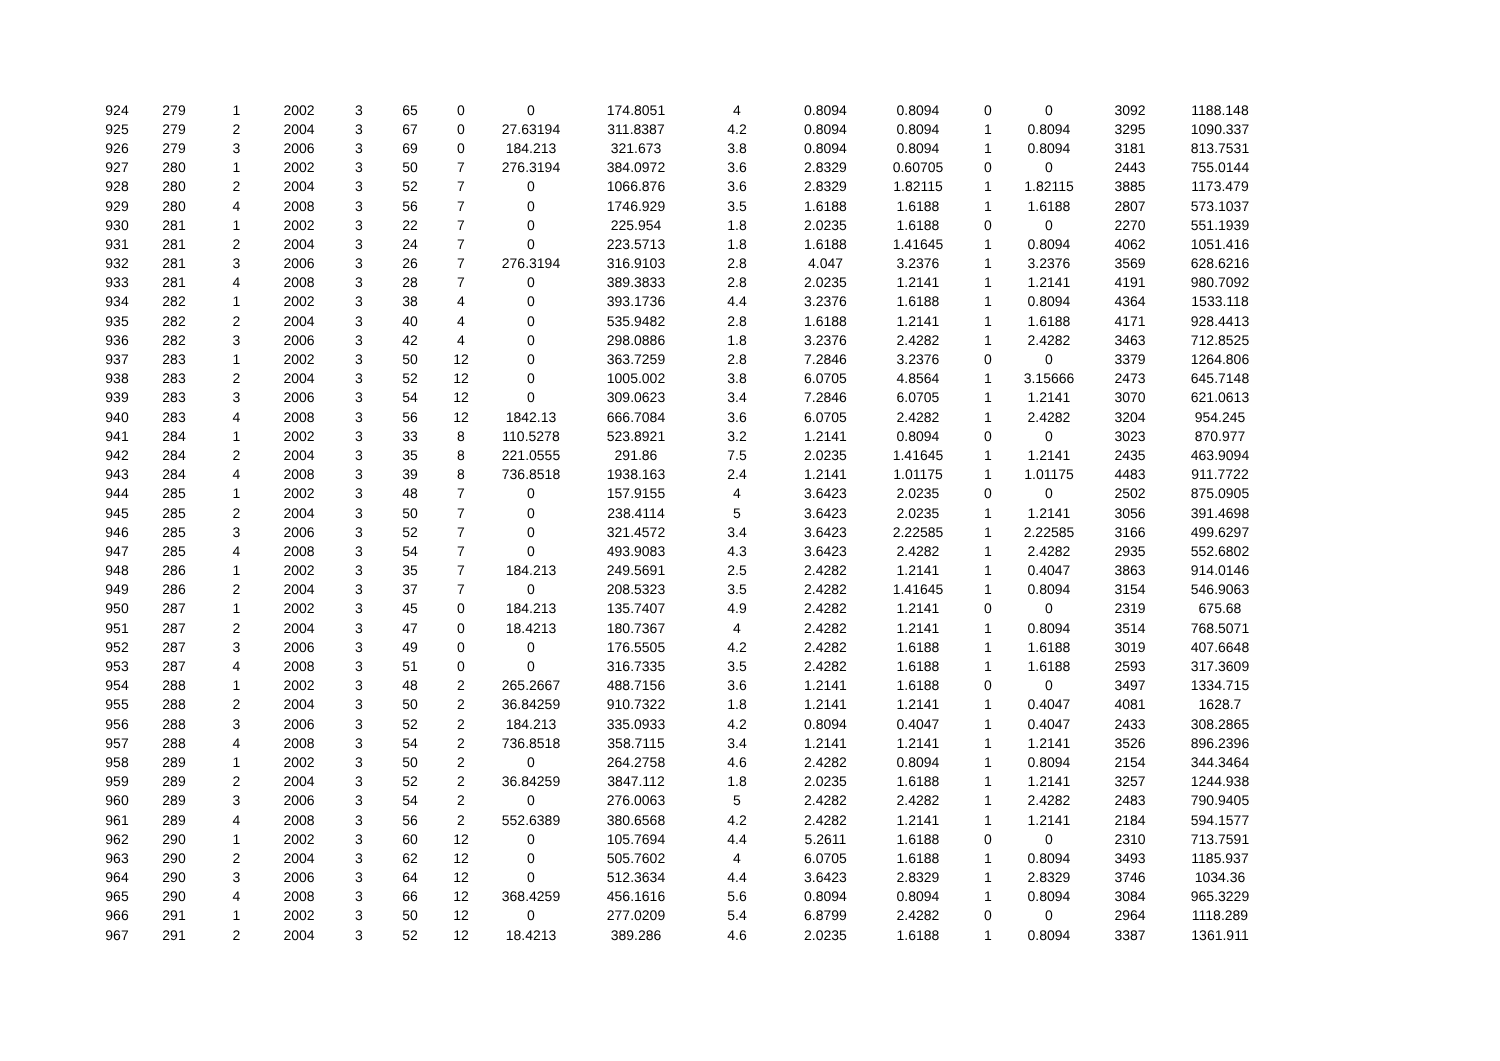| 924 | 279 | 1 | 2002 | 3 | 65 | 0 | 0 | 174.8051 | 4 | 0.8094 | 0.8094 | 0 | 0 | 3092 | 1188.148 |
| 925 | 279 | 2 | 2004 | 3 | 67 | 0 | 27.63194 | 311.8387 | 4.2 | 0.8094 | 0.8094 | 1 | 0.8094 | 3295 | 1090.337 |
| 926 | 279 | 3 | 2006 | 3 | 69 | 0 | 184.213 | 321.673 | 3.8 | 0.8094 | 0.8094 | 1 | 0.8094 | 3181 | 813.7531 |
| 927 | 280 | 1 | 2002 | 3 | 50 | 7 | 276.3194 | 384.0972 | 3.6 | 2.8329 | 0.60705 | 0 | 0 | 2443 | 755.0144 |
| 928 | 280 | 2 | 2004 | 3 | 52 | 7 | 0 | 1066.876 | 3.6 | 2.8329 | 1.82115 | 1 | 1.82115 | 3885 | 1173.479 |
| 929 | 280 | 4 | 2008 | 3 | 56 | 7 | 0 | 1746.929 | 3.5 | 1.6188 | 1.6188 | 1 | 1.6188 | 2807 | 573.1037 |
| 930 | 281 | 1 | 2002 | 3 | 22 | 7 | 0 | 225.954 | 1.8 | 2.0235 | 1.6188 | 0 | 0 | 2270 | 551.1939 |
| 931 | 281 | 2 | 2004 | 3 | 24 | 7 | 0 | 223.5713 | 1.8 | 1.6188 | 1.41645 | 1 | 0.8094 | 4062 | 1051.416 |
| 932 | 281 | 3 | 2006 | 3 | 26 | 7 | 276.3194 | 316.9103 | 2.8 | 4.047 | 3.2376 | 1 | 3.2376 | 3569 | 628.6216 |
| 933 | 281 | 4 | 2008 | 3 | 28 | 7 | 0 | 389.3833 | 2.8 | 2.0235 | 1.2141 | 1 | 1.2141 | 4191 | 980.7092 |
| 934 | 282 | 1 | 2002 | 3 | 38 | 4 | 0 | 393.1736 | 4.4 | 3.2376 | 1.6188 | 1 | 0.8094 | 4364 | 1533.118 |
| 935 | 282 | 2 | 2004 | 3 | 40 | 4 | 0 | 535.9482 | 2.8 | 1.6188 | 1.2141 | 1 | 1.6188 | 4171 | 928.4413 |
| 936 | 282 | 3 | 2006 | 3 | 42 | 4 | 0 | 298.0886 | 1.8 | 3.2376 | 2.4282 | 1 | 2.4282 | 3463 | 712.8525 |
| 937 | 283 | 1 | 2002 | 3 | 50 | 12 | 0 | 363.7259 | 2.8 | 7.2846 | 3.2376 | 0 | 0 | 3379 | 1264.806 |
| 938 | 283 | 2 | 2004 | 3 | 52 | 12 | 0 | 1005.002 | 3.8 | 6.0705 | 4.8564 | 1 | 3.15666 | 2473 | 645.7148 |
| 939 | 283 | 3 | 2006 | 3 | 54 | 12 | 0 | 309.0623 | 3.4 | 7.2846 | 6.0705 | 1 | 1.2141 | 3070 | 621.0613 |
| 940 | 283 | 4 | 2008 | 3 | 56 | 12 | 1842.13 | 666.7084 | 3.6 | 6.0705 | 2.4282 | 1 | 2.4282 | 3204 | 954.245 |
| 941 | 284 | 1 | 2002 | 3 | 33 | 8 | 110.5278 | 523.8921 | 3.2 | 1.2141 | 0.8094 | 0 | 0 | 3023 | 870.977 |
| 942 | 284 | 2 | 2004 | 3 | 35 | 8 | 221.0555 | 291.86 | 7.5 | 2.0235 | 1.41645 | 1 | 1.2141 | 2435 | 463.9094 |
| 943 | 284 | 4 | 2008 | 3 | 39 | 8 | 736.8518 | 1938.163 | 2.4 | 1.2141 | 1.01175 | 1 | 1.01175 | 4483 | 911.7722 |
| 944 | 285 | 1 | 2002 | 3 | 48 | 7 | 0 | 157.9155 | 4 | 3.6423 | 2.0235 | 0 | 0 | 2502 | 875.0905 |
| 945 | 285 | 2 | 2004 | 3 | 50 | 7 | 0 | 238.4114 | 5 | 3.6423 | 2.0235 | 1 | 1.2141 | 3056 | 391.4698 |
| 946 | 285 | 3 | 2006 | 3 | 52 | 7 | 0 | 321.4572 | 3.4 | 3.6423 | 2.22585 | 1 | 2.22585 | 3166 | 499.6297 |
| 947 | 285 | 4 | 2008 | 3 | 54 | 7 | 0 | 493.9083 | 4.3 | 3.6423 | 2.4282 | 1 | 2.4282 | 2935 | 552.6802 |
| 948 | 286 | 1 | 2002 | 3 | 35 | 7 | 184.213 | 249.5691 | 2.5 | 2.4282 | 1.2141 | 1 | 0.4047 | 3863 | 914.0146 |
| 949 | 286 | 2 | 2004 | 3 | 37 | 7 | 0 | 208.5323 | 3.5 | 2.4282 | 1.41645 | 1 | 0.8094 | 3154 | 546.9063 |
| 950 | 287 | 1 | 2002 | 3 | 45 | 0 | 184.213 | 135.7407 | 4.9 | 2.4282 | 1.2141 | 0 | 0 | 2319 | 675.68 |
| 951 | 287 | 2 | 2004 | 3 | 47 | 0 | 18.4213 | 180.7367 | 4 | 2.4282 | 1.2141 | 1 | 0.8094 | 3514 | 768.5071 |
| 952 | 287 | 3 | 2006 | 3 | 49 | 0 | 0 | 176.5505 | 4.2 | 2.4282 | 1.6188 | 1 | 1.6188 | 3019 | 407.6648 |
| 953 | 287 | 4 | 2008 | 3 | 51 | 0 | 0 | 316.7335 | 3.5 | 2.4282 | 1.6188 | 1 | 1.6188 | 2593 | 317.3609 |
| 954 | 288 | 1 | 2002 | 3 | 48 | 2 | 265.2667 | 488.7156 | 3.6 | 1.2141 | 1.6188 | 0 | 0 | 3497 | 1334.715 |
| 955 | 288 | 2 | 2004 | 3 | 50 | 2 | 36.84259 | 910.7322 | 1.8 | 1.2141 | 1.2141 | 1 | 0.4047 | 4081 | 1628.7 |
| 956 | 288 | 3 | 2006 | 3 | 52 | 2 | 184.213 | 335.0933 | 4.2 | 0.8094 | 0.4047 | 1 | 0.4047 | 2433 | 308.2865 |
| 957 | 288 | 4 | 2008 | 3 | 54 | 2 | 736.8518 | 358.7115 | 3.4 | 1.2141 | 1.2141 | 1 | 1.2141 | 3526 | 896.2396 |
| 958 | 289 | 1 | 2002 | 3 | 50 | 2 | 0 | 264.2758 | 4.6 | 2.4282 | 0.8094 | 1 | 0.8094 | 2154 | 344.3464 |
| 959 | 289 | 2 | 2004 | 3 | 52 | 2 | 36.84259 | 3847.112 | 1.8 | 2.0235 | 1.6188 | 1 | 1.2141 | 3257 | 1244.938 |
| 960 | 289 | 3 | 2006 | 3 | 54 | 2 | 0 | 276.0063 | 5 | 2.4282 | 2.4282 | 1 | 2.4282 | 2483 | 790.9405 |
| 961 | 289 | 4 | 2008 | 3 | 56 | 2 | 552.6389 | 380.6568 | 4.2 | 2.4282 | 1.2141 | 1 | 1.2141 | 2184 | 594.1577 |
| 962 | 290 | 1 | 2002 | 3 | 60 | 12 | 0 | 105.7694 | 4.4 | 5.2611 | 1.6188 | 0 | 0 | 2310 | 713.7591 |
| 963 | 290 | 2 | 2004 | 3 | 62 | 12 | 0 | 505.7602 | 4 | 6.0705 | 1.6188 | 1 | 0.8094 | 3493 | 1185.937 |
| 964 | 290 | 3 | 2006 | 3 | 64 | 12 | 0 | 512.3634 | 4.4 | 3.6423 | 2.8329 | 1 | 2.8329 | 3746 | 1034.36 |
| 965 | 290 | 4 | 2008 | 3 | 66 | 12 | 368.4259 | 456.1616 | 5.6 | 0.8094 | 0.8094 | 1 | 0.8094 | 3084 | 965.3229 |
| 966 | 291 | 1 | 2002 | 3 | 50 | 12 | 0 | 277.0209 | 5.4 | 6.8799 | 2.4282 | 0 | 0 | 2964 | 1118.289 |
| 967 | 291 | 2 | 2004 | 3 | 52 | 12 | 18.4213 | 389.286 | 4.6 | 2.0235 | 1.6188 | 1 | 0.8094 | 3387 | 1361.911 |